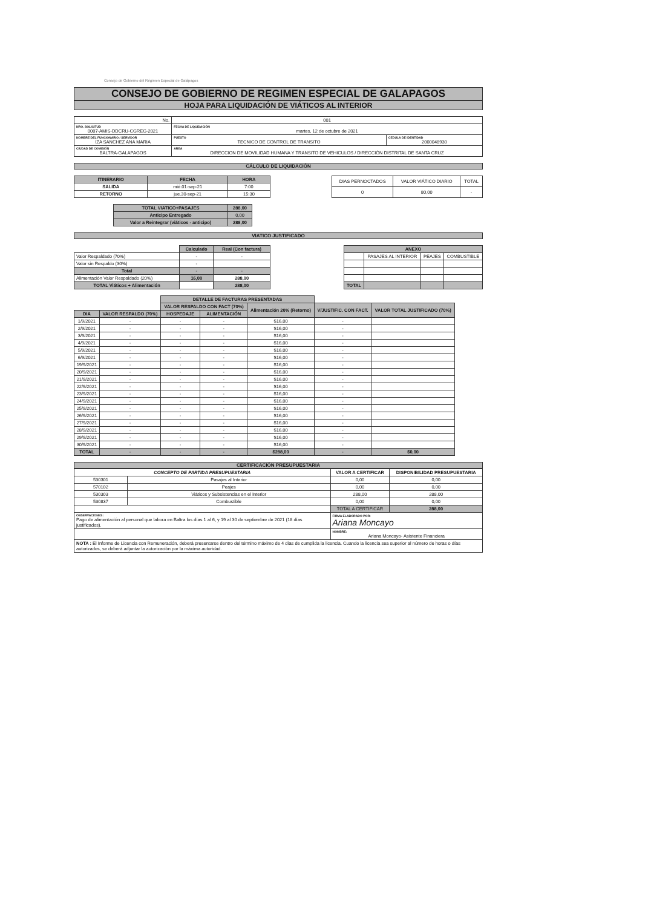Consejo de Gobierno del Régimen Especial de Galápagos
CONSEJO DE GOBIERNO DE REGIMEN ESPECIAL DE GALAPAGOS
HOJA PARA LIQUIDACIÓN DE VIÁTICOS AL INTERIOR
| No. | 001 | |
| NRO. SOLICITUD 0007-AMIS-DDCRU-CGREG-2021 | FECHA DE LIQUIDACIÓN martes, 12 de octubre de 2021 | |
| NOMBRE DEL FUNCIONARIO / SERVIDOR IZA SANCHEZ ANA MARIA | PUESTO TECNICO DE CONTROL DE TRANSITO | CEDULA DE IDENTIDAD 2000048930 |
| CIUDAD DE COMISIÓN BALTRA-GALAPAGOS | AREA DIRECCION DE MOVILIDAD HUMANA Y TRANSITO DE VEHICULOS / DIRECCIÓN DISTRITAL DE SANTA CRUZ | |
CÁLCULO DE LIQUIDACIÓN
| ITINERARIO | FECHA | HORA |
| --- | --- | --- |
| SALIDA | mié.01-sep-21 | 7:00 |
| RETORNO | jue.30-sep-21 | 15:30 |
| DIAS PERNOCTADOS | VALOR VIÁTICO DIARIO | TOTAL |
| 0 | 80,00 | - |
| TOTAL VIATICO+PASAJES | 288,00 |
| Anticipo Entregado | 0,00 |
| Valor a Reintegrar (viáticos - anticipo) | 288,00 |
VIATICO JUSTIFICADO
| | Calculado | Real (Con factura) |
| Valor Respaldado (70%) | - | - |
| Valor sin Respaldo (30%) | - | |
| Total | - | - |
| Alimentación Valor Respaldado (20%) | 16,00 | 288,00 |
| TOTAL Viáticos + Alimentación | | 288,00 |
| ANEXO | | | |
| --- | --- | --- | --- |
| | PASAJES AL INTERIOR | PEAJES | COMBUSTIBLE |
| TOTAL | | | |
| | | DETALLE DE FACTURAS PRESENTADAS | | | | |
| | | VALOR RESPALDO CON FACT (70%) | | Alimentación 20% (Retorno) | V/JUSTIFIC. CON FACT. | VALOR TOTAL JUSTIFICADO (70%) |
| DIA | VALOR RESPALDO (70%) | HOSPEDAJE | ALIMENTACIÓN | | | |
| 1/9/2021 | - | - | - | $16,00 | - | |
| 2/9/2021 | - | - | - | $16,00 | - | |
| 3/9/2021 | - | - | - | $16,00 | - | |
| 4/9/2021 | - | - | - | $16,00 | - | |
| 5/9/2021 | - | - | - | $16,00 | - | |
| 6/9/2021 | - | - | - | $16,00 | - | |
| 19/9/2021 | - | - | - | $16,00 | - | |
| 20/9/2021 | - | - | - | $16,00 | - | |
| 21/9/2021 | - | - | - | $16,00 | - | |
| 22/9/2021 | - | - | - | $16,00 | - | |
| 23/9/2021 | - | - | - | $16,00 | - | |
| 24/9/2021 | - | - | - | $16,00 | - | |
| 25/9/2021 | - | - | - | $16,00 | - | |
| 26/9/2021 | - | - | - | $16,00 | - | |
| 27/9/2021 | - | - | - | $16,00 | - | |
| 28/9/2021 | - | - | - | $16,00 | - | |
| 29/9/2021 | - | - | - | $16,00 | - | |
| 30/9/2021 | - | - | - | $16,00 | - | |
| TOTAL | - | - | - | $288,00 | - | $0,00 |
CERTIFICACIÓN PRESUPUESTARIA
| CONCEPTO DE PARTIDA PRESUPUESTARIA | | VALOR A CERTIFICAR | DISPONIBILIDAD PRESUPUESTARIA |
| --- | --- | --- | --- |
| 530301 | Pasajes al Interior | 0,00 | 0,00 |
| 570102 | Peajes | 0,00 | 0,00 |
| 530303 | Viáticos y Subsistencias en el Interior | 288,00 | 288,00 |
| 530837 | Combustible | 0,00 | 0,00 |
| | | TOTAL A CERTIFICAR | 288,00 |
| OBSERVACIONES: Pago de alimentación al personal que labora en Baltra los días 1 al 6, y 19 al 30 de septiembre de 2021 (18 días justificados). | | FIRMA ELABORADO POR: Ariana Moncayo | |
| | | NOMBRE: Ariana Moncayo- Asistente Financiera | |
| NOTA : El Informe de Licencia con Remuneración, deberá presentarse dentro del término máximo de 4 días de cumplida la licencia. Cuando la licencia sea superior al número de horas o días autorizados, se deberá adjuntar la autorización por la máxima autoridad. | | | |